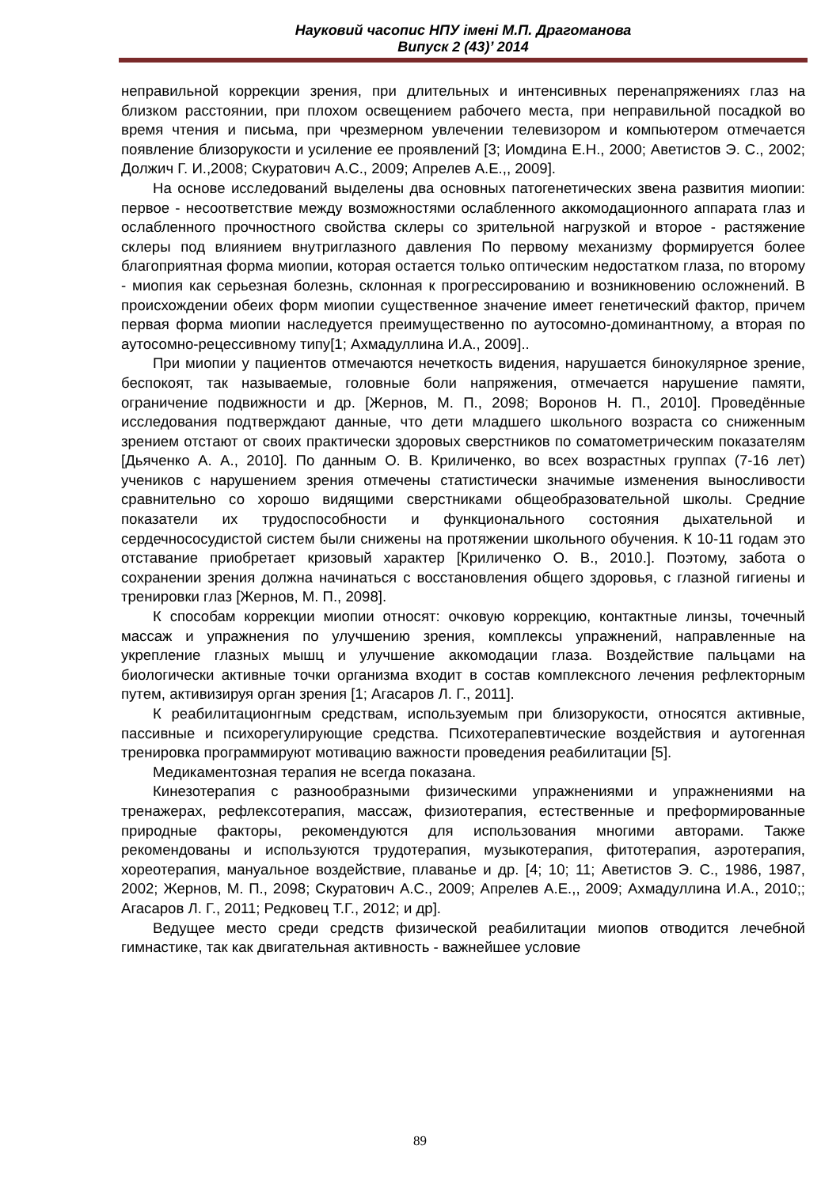Науковий часопис НПУ імені М.П. Драгоманова
Випуск 2 (43)’ 2014
неправильной коррекции зрения, при длительных и интенсивных перенапряжениях глаз на близком расстоянии, при плохом освещением рабочего места, при неправильной посадкой во время чтения и письма, при чрезмерном увлечении телевизором и компьютером отмечается появление близорукости и усиление ее проявлений [3; Иомдина Е.Н., 2000; Аветистов Э. С., 2002; Должич Г. И.,2008; Скуратович А.С., 2009; Апрелев А.Е.,, 2009].
На основе исследований выделены два основных патогенетических звена развития миопии: первое - несоответствие между возможностями ослабленного аккомодационного аппарата глаз и ослабленного прочностного свойства склеры со зрительной нагрузкой и второе - растяжение склеры под влиянием внутриглазного давления По первому механизму формируется более благоприятная форма миопии, которая остается только оптическим недостатком глаза, по второму - миопия как серьезная болезнь, склонная к прогрессированию и возникновению осложнений. В происхождении обеих форм миопии существенное значение имеет генетический фактор, причем первая форма миопии наследуется преимущественно по аутосомно-доминантному, а вторая по аутосомно-рецессивному типу[1; Ахмадуллина И.А., 2009]..
При миопии у пациентов отмечаются нечеткость видения, нарушается бинокулярное зрение, беспокоят, так называемые, головные боли напряжения, отмечается нарушение памяти, ограничение подвижности и др. [Жернов, М. П., 2098; Воронов Н. П., 2010]. Проведённые исследования подтверждают данные, что дети младшего школьного возраста со сниженным зрением отстают от своих практически здоровых сверстников по соматометрическим показателям [Дьяченко А. А., 2010]. По данным О. В. Криличенко, во всех возрастных группах (7-16 лет) учеников с нарушением зрения отмечены статистически значимые изменения выносливости сравнительно со хорошо видящими сверстниками общеобразовательной школы. Средние показатели их трудоспособности и функционального состояния дыхательной и сердечнососудистой систем были снижены на протяжении школьного обучения. К 10-11 годам это отставание приобретает кризовый характер [Криличенко О. В., 2010.]. Поэтому, забота о сохранении зрения должна начинаться с восстановления общего здоровья, с глазной гигиены и тренировки глаз [Жернов, М. П., 2098].
К способам коррекции миопии относят: очковую коррекцию, контактные линзы, точечный массаж и упражнения по улучшению зрения, комплексы упражнений, направленные на укрепление глазных мышц и улучшение аккомодации глаза. Воздействие пальцами на биологически активные точки организма входит в состав комплексного лечения рефлекторным путем, активизируя орган зрения [1; Агасаров Л. Г., 2011].
К реабилитационгным средствам, используемым при близорукости, относятся активные, пассивные и психорегулирующие средства. Психотерапевтические воздействия и аутогенная тренировка программируют мотивацию важности проведения реабилитации [5].
Медикаментозная терапия не всегда показана.
Кинезотерапия с разнообразными физическими упражнениями и упражнениями на тренажерах, рефлексотерапия, массаж, физиотерапия, естественные и преформированные природные факторы, рекомендуются для использования многими авторами. Также рекомендованы и используются трудотерапия, музыкотерапия, фитотерапия, аэротерапия, хореотерапия, мануальное воздействие, плаванье и др. [4; 10; 11; Аветистов Э. С., 1986, 1987, 2002; Жернов, М. П., 2098; Скуратович А.С., 2009; Апрелев А.Е.,, 2009; Ахмадуллина И.А., 2010;; Агасаров Л. Г., 2011; Редковец Т.Г., 2012; и др].
Ведущее место среди средств физической реабилитации миопов отводится лечебной гимнастике, так как двигательная активность - важнейшее условие
89